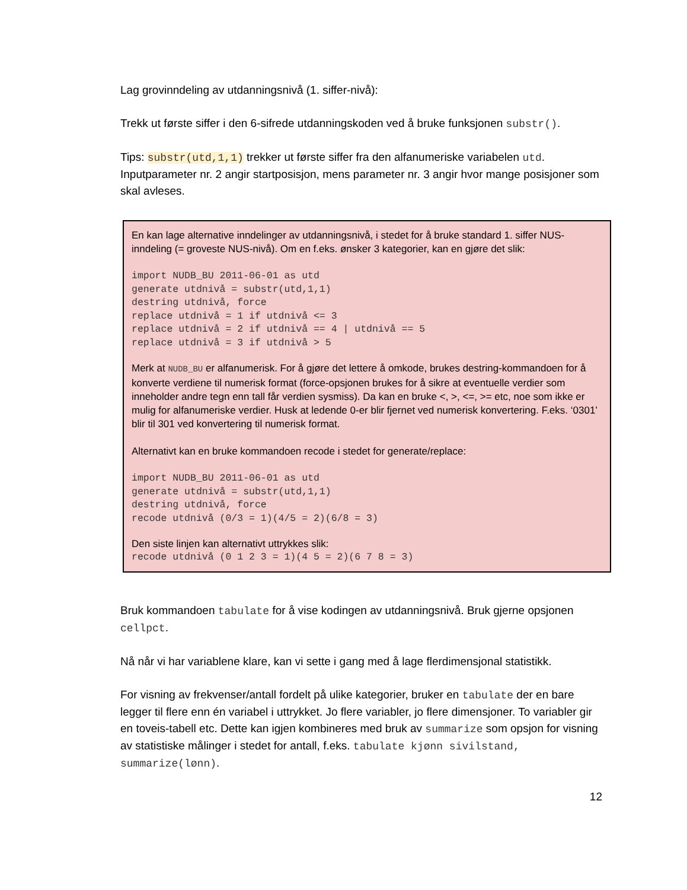Lag grovinndeling av utdanningsnivå (1. siffer-nivå):
Trekk ut første siffer i den 6-sifrede utdanningskoden ved å bruke funksjonen substr().
Tips: substr(utd,1,1) trekker ut første siffer fra den alfanumeriske variabelen utd. Inputparameter nr. 2 angir startposisjon, mens parameter nr. 3 angir hvor mange posisjoner som skal avleses.
En kan lage alternative inndelinger av utdanningsnivå, i stedet for å bruke standard 1. siffer NUS-inndeling (= groveste NUS-nivå). Om en f.eks. ønsker 3 kategorier, kan en gjøre det slik:
import NUDB_BU 2011-06-01 as utd
generate utdnivå = substr(utd,1,1)
destring utdnivå, force
replace utdnivå = 1 if utdnivå <= 3
replace utdnivå = 2 if utdnivå == 4 | utdnivå == 5
replace utdnivå = 3 if utdnivå > 5
Merk at NUDB_BU er alfanumerisk. For å gjøre det lettere å omkode, brukes destring-kommandoen for å konverte verdiene til numerisk format (force-opsjonen brukes for å sikre at eventuelle verdier som inneholder andre tegn enn tall får verdien sysmiss). Da kan en bruke <, >, <=, >= etc, noe som ikke er mulig for alfanumeriske verdier. Husk at ledende 0-er blir fjernet ved numerisk konvertering. F.eks. ‘0301’ blir til 301 ved konvertering til numerisk format.
Alternativt kan en bruke kommandoen recode i stedet for generate/replace:
import NUDB_BU 2011-06-01 as utd
generate utdnivå = substr(utd,1,1)
destring utdnivå, force
recode utdnivå (0/3 = 1)(4/5 = 2)(6/8 = 3)
Den siste linjen kan alternativt uttrykkes slik:
recode utdnivå (0 1 2 3 = 1)(4 5 = 2)(6 7 8 = 3)
Bruk kommandoen tabulate for å vise kodingen av utdanningsnivå. Bruk gjerne opsjonen cellpct.
Nå når vi har variablene klare, kan vi sette i gang med å lage flerdimensjonal statistikk.
For visning av frekvenser/antall fordelt på ulike kategorier, bruker en tabulate der en bare legger til flere enn én variabel i uttrykket. Jo flere variabler, jo flere dimensjoner. To variabler gir en toveis-tabell etc. Dette kan igjen kombineres med bruk av summarize som opsjon for visning av statistiske målinger i stedet for antall, f.eks. tabulate kjønn sivilstand, summarize(lønn).
12